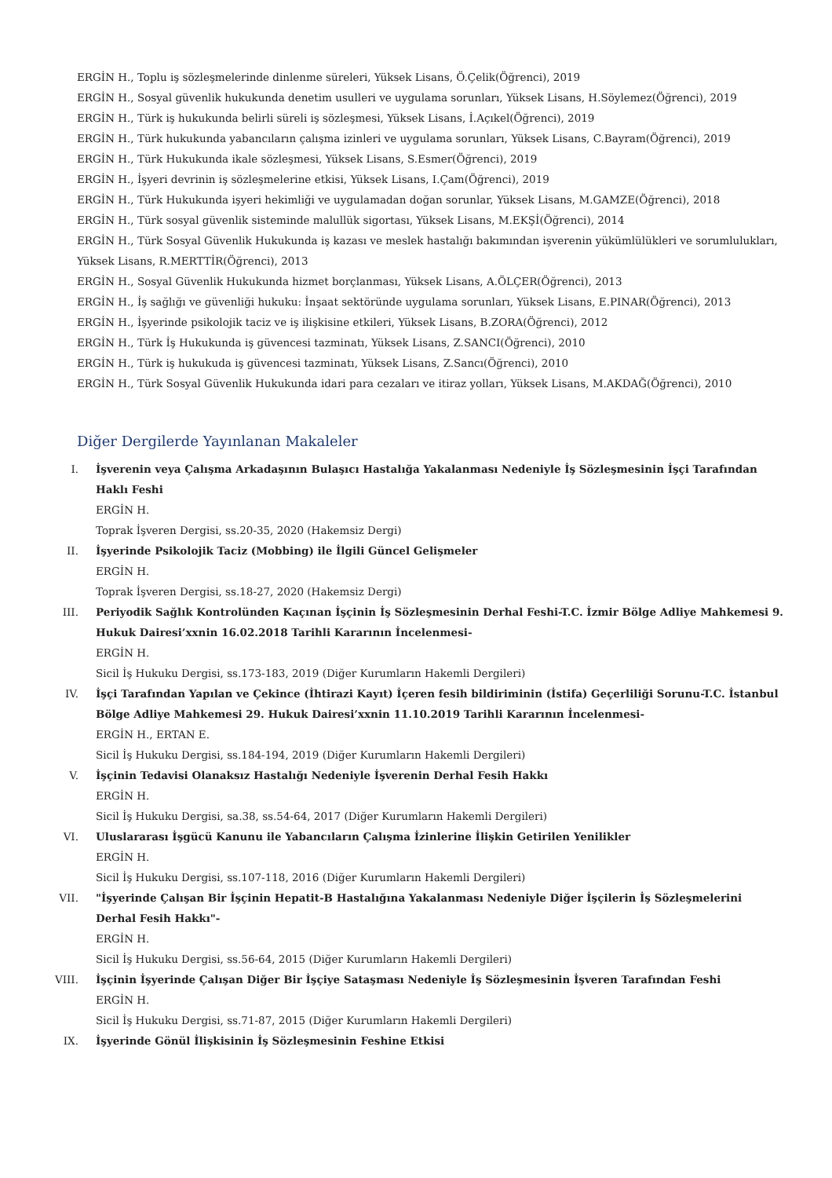ERGİN H., Toplu iş sözleşmelerinde dinlenme süreleri, Yüksek Lisans, Ö.Çelik(Öğrenci), 2019
ERGİN H., Sosyal güvenlik hukukunda denetim usulleri ve uygulama sorunları, Yüksek Lisans, H.Söylemez(Öğrenci), 2019
ERGİN H., Türk iş hukukunda belirli süreli iş sözleşmesi, Yüksek Lisans, İ.Açıkel(Öğrenci), 2019
ERGİN H., Türk hukukunda yabancıların çalışma izinleri ve uygulama sorunları, Yüksek Lisans, C.Bayram(Öğrenci), 2019
ERGİN H., Türk Hukukunda ikale sözleşmesi, Yüksek Lisans, S.Esmer(Öğrenci), 2019
ERGİN H., İşyeri devrinin iş sözleşmelerine etkisi, Yüksek Lisans, I.Çam(Öğrenci), 2019
ERGİN H., Türk Hukukunda işyeri hekimliği ve uygulamadan doğan sorunlar, Yüksek Lisans, M.GAMZE(Öğrenci), 2018
ERGİN H., Türk sosyal güvenlik sisteminde malullük sigortası, Yüksek Lisans, M.EKŞİ(Öğrenci), 2014
ERGİN H., Türk Sosyal Güvenlik Hukukunda iş kazası ve meslek hastalığı bakımından işverenin yükümlülükleri ve sorumlulukları, Yüksek Lisans, R.MERTTİR(Öğrenci), 2013
ERGİN H., Sosyal Güvenlik Hukukunda hizmet borçlanması, Yüksek Lisans, A.ÖLÇER(Öğrenci), 2013
ERGİN H., İş sağlığı ve güvenliği hukuku: İnşaat sektöründe uygulama sorunları, Yüksek Lisans, E.PINAR(Öğrenci), 2013
ERGİN H., İşyerinde psikolojik taciz ve iş ilişkisine etkileri, Yüksek Lisans, B.ZORA(Öğrenci), 2012
ERGİN H., Türk İş Hukukunda iş güvencesi tazminatı, Yüksek Lisans, Z.SANCI(Öğrenci), 2010
ERGİN H., Türk iş hukukuda iş güvencesi tazminatı, Yüksek Lisans, Z.Sancı(Öğrenci), 2010
ERGİN H., Türk Sosyal Güvenlik Hukukunda idari para cezaları ve itiraz yolları, Yüksek Lisans, M.AKDAĞ(Öğrenci), 2010
Diğer Dergilerde Yayınlanan Makaleler
I. İşverenin veya Çalışma Arkadaşının Bulaşıcı Hastalığa Yakalanması Nedeniyle İş Sözleşmesinin İşçi Tarafından Haklı Feshi
ERGİN H.
Toprak İşveren Dergisi, ss.20-35, 2020 (Hakemsiz Dergi)
II. İşyerinde Psikolojik Taciz (Mobbing) ile İlgili Güncel Gelişmeler
ERGİN H.
Toprak İşveren Dergisi, ss.18-27, 2020 (Hakemsiz Dergi)
III. Periyodik Sağlık Kontrolünden Kaçınan İşçinin İş Sözleşmesinin Derhal Feshi-T.C. İzmir Bölge Adliye Mahkemesi 9. Hukuk Dairesi’xxnin 16.02.2018 Tarihli Kararının İncelenmesi-
ERGİN H.
Sicil İş Hukuku Dergisi, ss.173-183, 2019 (Diğer Kurumların Hakemli Dergileri)
IV. İşçi Tarafından Yapılan ve Çekince (İhtirazi Kayıt) İçeren fesih bildiriminin (İstifa) Geçerliliği Sorunu-T.C. İstanbul Bölge Adliye Mahkemesi 29. Hukuk Dairesi’xxnin 11.10.2019 Tarihli Kararının İncelenmesi-
ERGİN H., ERTAN E.
Sicil İş Hukuku Dergisi, ss.184-194, 2019 (Diğer Kurumların Hakemli Dergileri)
V. İşçinin Tedavisi Olanaksız Hastalığı Nedeniyle İşverenin Derhal Fesih Hakkı
ERGİN H.
Sicil İş Hukuku Dergisi, sa.38, ss.54-64, 2017 (Diğer Kurumların Hakemli Dergileri)
VI. Uluslararası İşgücü Kanunu ile Yabancıların Çalışma İzinlerine İlişkin Getirilen Yenilikler
ERGİN H.
Sicil İş Hukuku Dergisi, ss.107-118, 2016 (Diğer Kurumların Hakemli Dergileri)
VII. "İşyerinde Çalışan Bir İşçinin Hepatit-B Hastalığına Yakalanması Nedeniyle Diğer İşçilerin İş Sözleşmelerini Derhal Fesih Hakkı"-
ERGİN H.
Sicil İş Hukuku Dergisi, ss.56-64, 2015 (Diğer Kurumların Hakemli Dergileri)
VIII. İşçinin İşyerinde Çalışan Diğer Bir İşçiye Sataşması Nedeniyle İş Sözleşmesinin İşveren Tarafından Feshi
ERGİN H.
Sicil İş Hukuku Dergisi, ss.71-87, 2015 (Diğer Kurumların Hakemli Dergileri)
IX. İşyerinde Gönül İlişkisinin İş Sözleşmesinin Feshine Etkisi